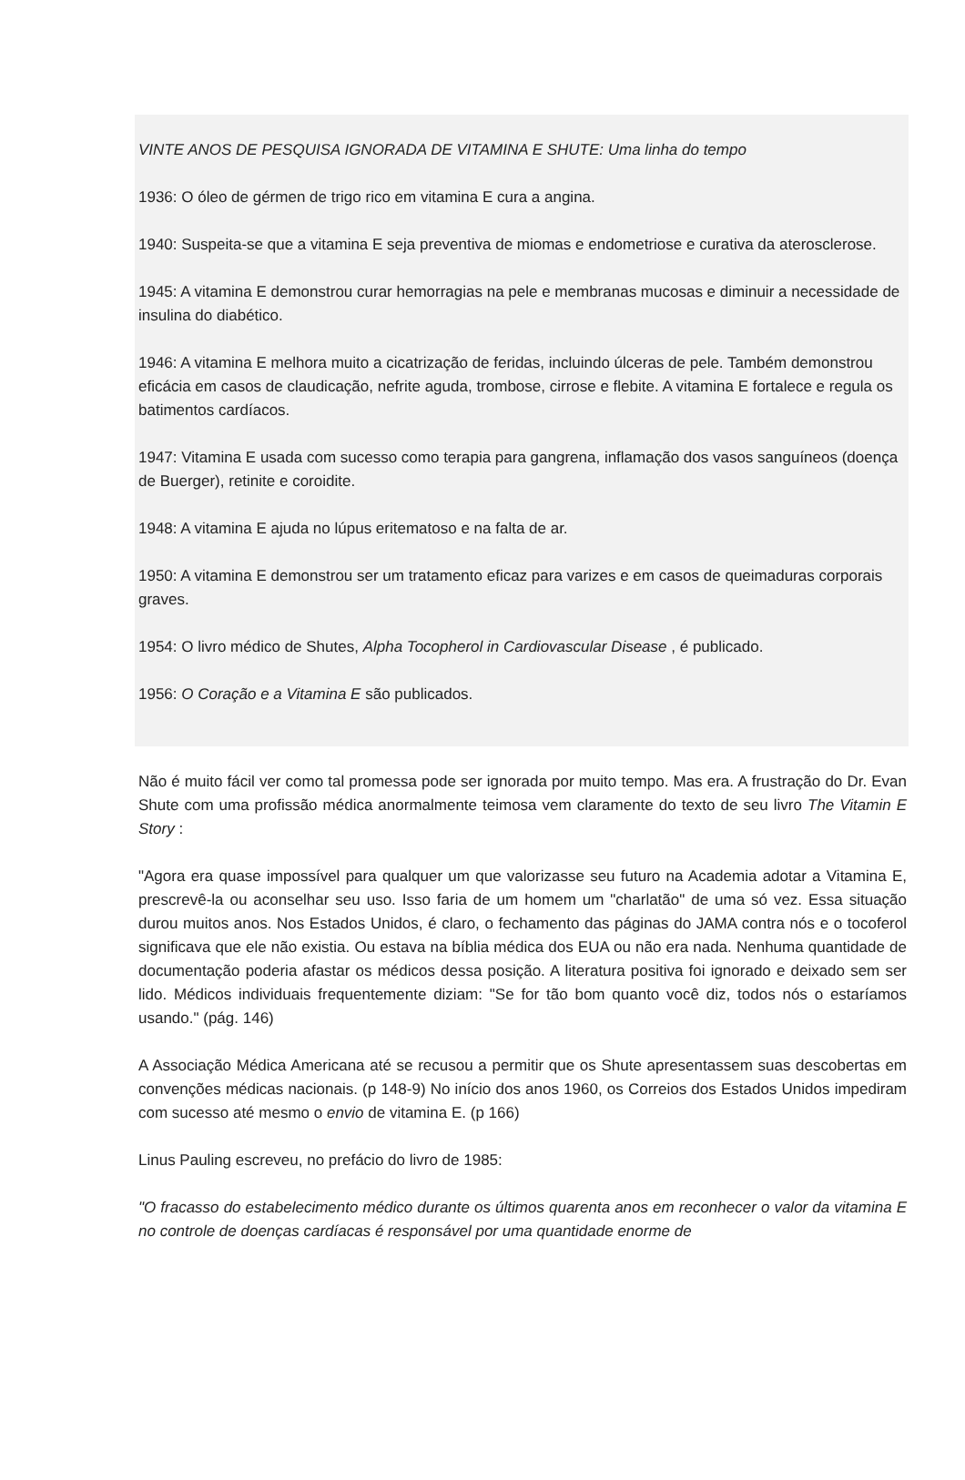VINTE ANOS DE PESQUISA IGNORADA DE VITAMINA E SHUTE: Uma linha do tempo
1936: O óleo de gérmen de trigo rico em vitamina E cura a angina.
1940: Suspeita-se que a vitamina E seja preventiva de miomas e endometriose e curativa da aterosclerose.
1945: A vitamina E demonstrou curar hemorragias na pele e membranas mucosas e diminuir a necessidade de insulina do diabético.
1946: A vitamina E melhora muito a cicatrização de feridas, incluindo úlceras de pele. Também demonstrou eficácia em casos de claudicação, nefrite aguda, trombose, cirrose e flebite. A vitamina E fortalece e regula os batimentos cardíacos.
1947: Vitamina E usada com sucesso como terapia para gangrena, inflamação dos vasos sanguíneos (doença de Buerger), retinite e coroidite.
1948: A vitamina E ajuda no lúpus eritematoso e na falta de ar.
1950: A vitamina E demonstrou ser um tratamento eficaz para varizes e em casos de queimaduras corporais graves.
1954: O livro médico de Shutes, Alpha Tocopherol in Cardiovascular Disease , é publicado.
1956: O Coração e a Vitamina E são publicados.
Não é muito fácil ver como tal promessa pode ser ignorada por muito tempo. Mas era. A frustração do Dr. Evan Shute com uma profissão médica anormalmente teimosa vem claramente do texto de seu livro The Vitamin E Story :
"Agora era quase impossível para qualquer um que valorizasse seu futuro na Academia adotar a Vitamina E, prescrevê-la ou aconselhar seu uso. Isso faria de um homem um "charlatão" de uma só vez. Essa situação durou muitos anos. Nos Estados Unidos, é claro, o fechamento das páginas do JAMA contra nós e o tocoferol significava que ele não existia. Ou estava na bíblia médica dos EUA ou não era nada. Nenhuma quantidade de documentação poderia afastar os médicos dessa posição. A literatura positiva foi ignorado e deixado sem ser lido. Médicos individuais frequentemente diziam: "Se for tão bom quanto você diz, todos nós o estaríamos usando." (pág. 146)
A Associação Médica Americana até se recusou a permitir que os Shute apresentassem suas descobertas em convenções médicas nacionais. (p 148-9) No início dos anos 1960, os Correios dos Estados Unidos impediram com sucesso até mesmo o envio de vitamina E. (p 166)
Linus Pauling escreveu, no prefácio do livro de 1985:
"O fracasso do estabelecimento médico durante os últimos quarenta anos em reconhecer o valor da vitamina E no controle de doenças cardíacas é responsável por uma quantidade enorme de